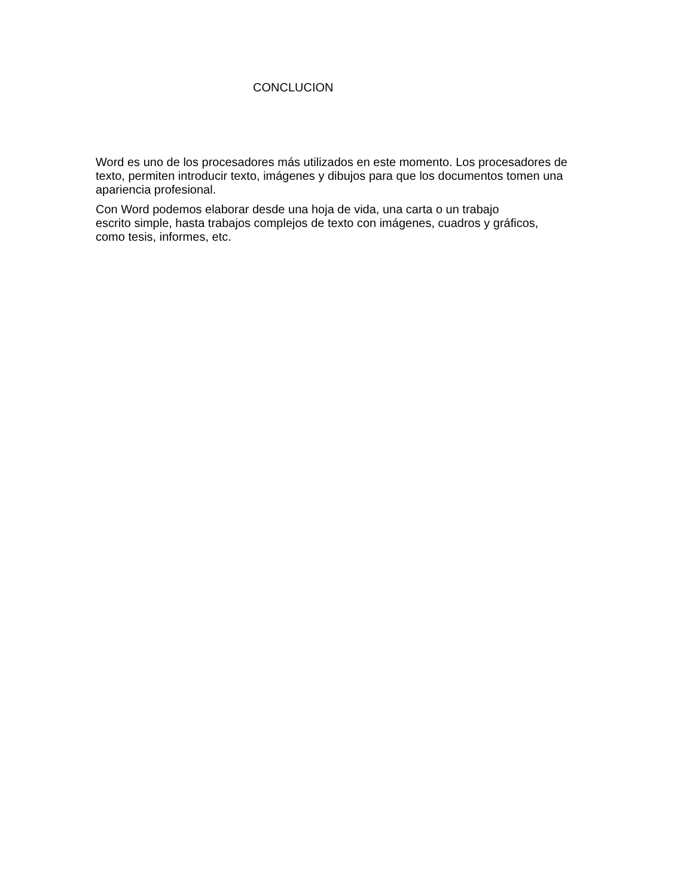CONCLUCION
Word es uno de los procesadores más utilizados en este momento. Los procesadores de texto, permiten introducir texto, imágenes y dibujos para que los documentos tomen una apariencia profesional.
Con Word podemos elaborar desde una hoja de vida, una carta o un trabajo
escrito simple, hasta trabajos complejos de texto con imágenes, cuadros y gráficos,
como tesis, informes, etc.